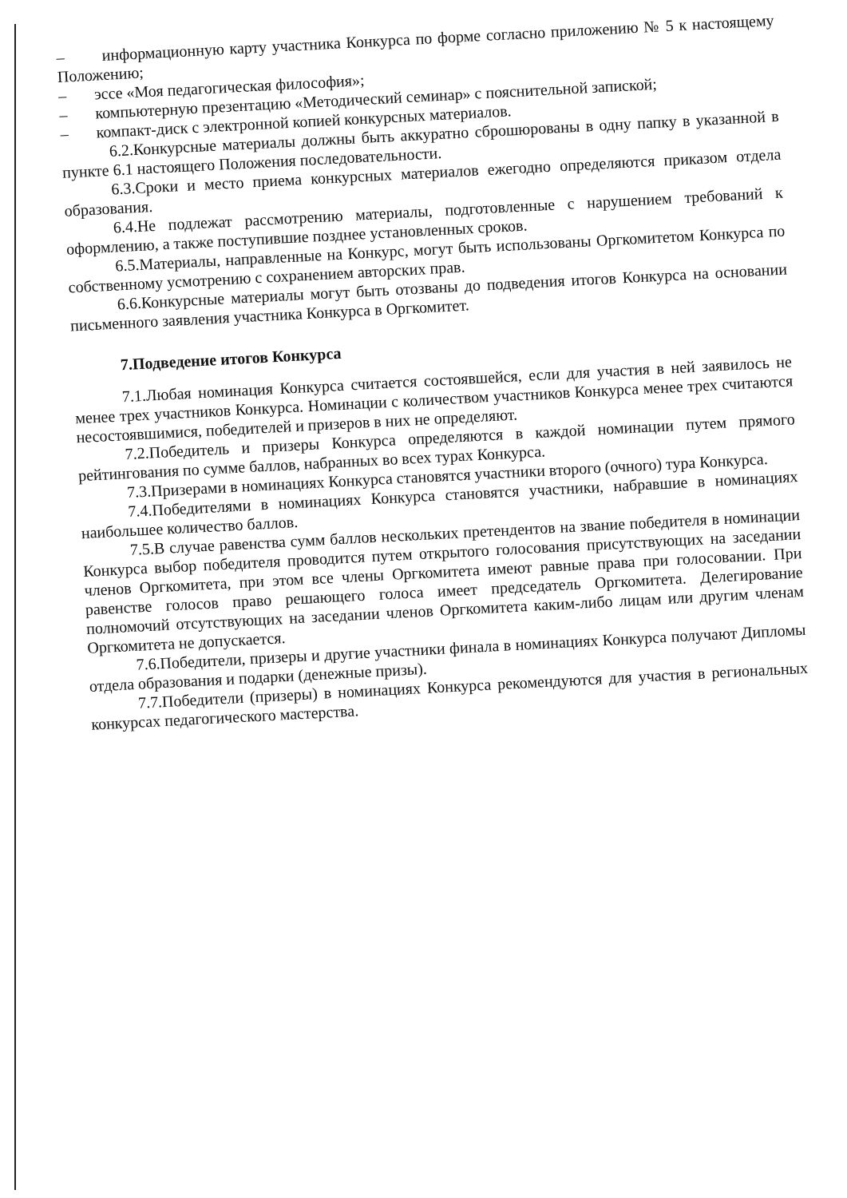– информационную карту участника Конкурса по форме согласно приложению № 5 к настоящему Положению;
– эссе «Моя педагогическая философия»;
– компьютерную презентацию «Методический семинар» с пояснительной запиской;
– компакт-диск с электронной копией конкурсных материалов.
6.2.Конкурсные материалы должны быть аккуратно сброшюрованы в одну папку в указанной в пункте 6.1 настоящего Положения последовательности.
6.3.Сроки и место приема конкурсных материалов ежегодно определяются приказом отдела образования.
6.4.Не подлежат рассмотрению материалы, подготовленные с нарушением требований к оформлению, а также поступившие позднее установленных сроков.
6.5.Материалы, направленные на Конкурс, могут быть использованы Оргкомитетом Конкурса по собственному усмотрению с сохранением авторских прав.
6.6.Конкурсные материалы могут быть отозваны до подведения итогов Конкурса на основании письменного заявления участника Конкурса в Оргкомитет.
7.Подведение итогов Конкурса
7.1.Любая номинация Конкурса считается состоявшейся, если для участия в ней заявилось не менее трех участников Конкурса. Номинации с количеством участников Конкурса менее трех считаются несостоявшимися, победителей и призеров в них не определяют.
7.2.Победитель и призеры Конкурса определяются в каждой номинации путем прямого рейтингования по сумме баллов, набранных во всех турах Конкурса.
7.3.Призерами в номинациях Конкурса становятся участники второго (очного) тура Конкурса.
7.4.Победителями в номинациях Конкурса становятся участники, набравшие в номинациях наибольшее количество баллов.
7.5.В случае равенства сумм баллов нескольких претендентов на звание победителя в номинации Конкурса выбор победителя проводится путем открытого голосования присутствующих на заседании членов Оргкомитета, при этом все члены Оргкомитета имеют равные права при голосовании. При равенстве голосов право решающего голоса имеет председатель Оргкомитета. Делегирование полномочий отсутствующих на заседании членов Оргкомитета каким-либо лицам или другим членам Оргкомитета не допускается.
7.6.Победители, призеры и другие участники финала в номинациях Конкурса получают Дипломы отдела образования и подарки (денежные призы).
7.7.Победители (призеры) в номинациях Конкурса рекомендуются для участия в региональных конкурсах педагогического мастерства.